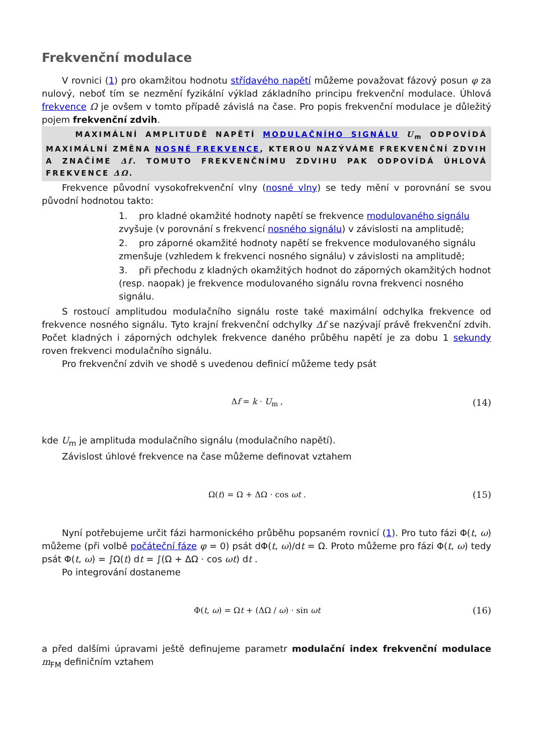Frekvenční modulace
V rovnici (1) pro okamžitou hodnotu střídavého napětí můžeme považovat fázový posun φ za nulový, neboť tím se nezmění fyzikální výklad základního principu frekvenční modulace. Úhlová frekvence Ω je ovšem v tomto případě závislá na čase. Pro popis frekvenční modulace je důležitý pojem frekvenční zdvih.
MAXIMÁLNÍ AMPLITUDĚ NAPĚTÍ MODULAČNÍHO SIGNÁLU U<sub>m</sub> ODPOVÍDÁ MAXIMÁLNÍ ZMĚNA NOSNÉ FREKVENCE, KTEROU NAZÝVÁME FREKVENČNÍ ZDVIH A ZNAČÍME Δf. TOMUTO FREKVENČNÍMU ZDVIHU PAK ODPOVÍDÁ ÚHLOVÁ FREKVENCE ΔΩ.
Frekvence původní vysokofrekvenční vlny (nosné vlny) se tedy mění v porovnání se svou původní hodnotou takto:
1. pro kladné okamžité hodnoty napětí se frekvence modulovaného signálu zvyšuje (v porovnání s frekvencí nosného signálu) v závislosti na amplitudě;
2. pro záporné okamžité hodnoty napětí se frekvence modulovaného signálu zmenšuje (vzhledem k frekvenci nosného signálu) v závislosti na amplitudě;
3. při přechodu z kladných okamžitých hodnot do záporných okamžitých hodnot (resp. naopak) je frekvence modulovaného signálu rovna frekvenci nosného signálu.
S rostoucí amplitudou modulačního signálu roste také maximální odchylka frekvence od frekvence nosného signálu. Tyto krajní frekvenční odchylky Δf se nazývají právě frekvenční zdvih. Počet kladných i záporných odchylek frekvence daného průběhu napětí je za dobu 1 sekundy roven frekvenci modulačního signálu.
Pro frekvenční zdvih ve shodě s uvedenou definicí můžeme tedy psát
Δf = k · U<sub>m</sub> , (14)
kde U<sub>m</sub> je amplituda modulačního signálu (modulačního napětí).
Závislost úhlové frekvence na čase můžeme definovat vztahem
Ω(t) = Ω + ΔΩ · cos ωt . (15)
Nyní potřebujeme určit fázi harmonického průběhu popsaném rovnicí (1). Pro tuto fázi Φ(t, ω) můžeme (při volbě počáteční fáze φ = 0) psát dΦ(t, ω)/dt = Ω. Proto můžeme pro fázi Φ(t, ω) tedy psát Φ(t, ω) = ∫Ω(t) dt = ∫(Ω + ΔΩ · cos ωt) dt .
Po integrování dostaneme
Φ(t, ω) = Ωt + (ΔΩ / ω) · sin ωt (16)
a před dalšími úpravami ještě definujeme parametr modulační index frekvenční modulace m<sub>FM</sub> definičním vztahem